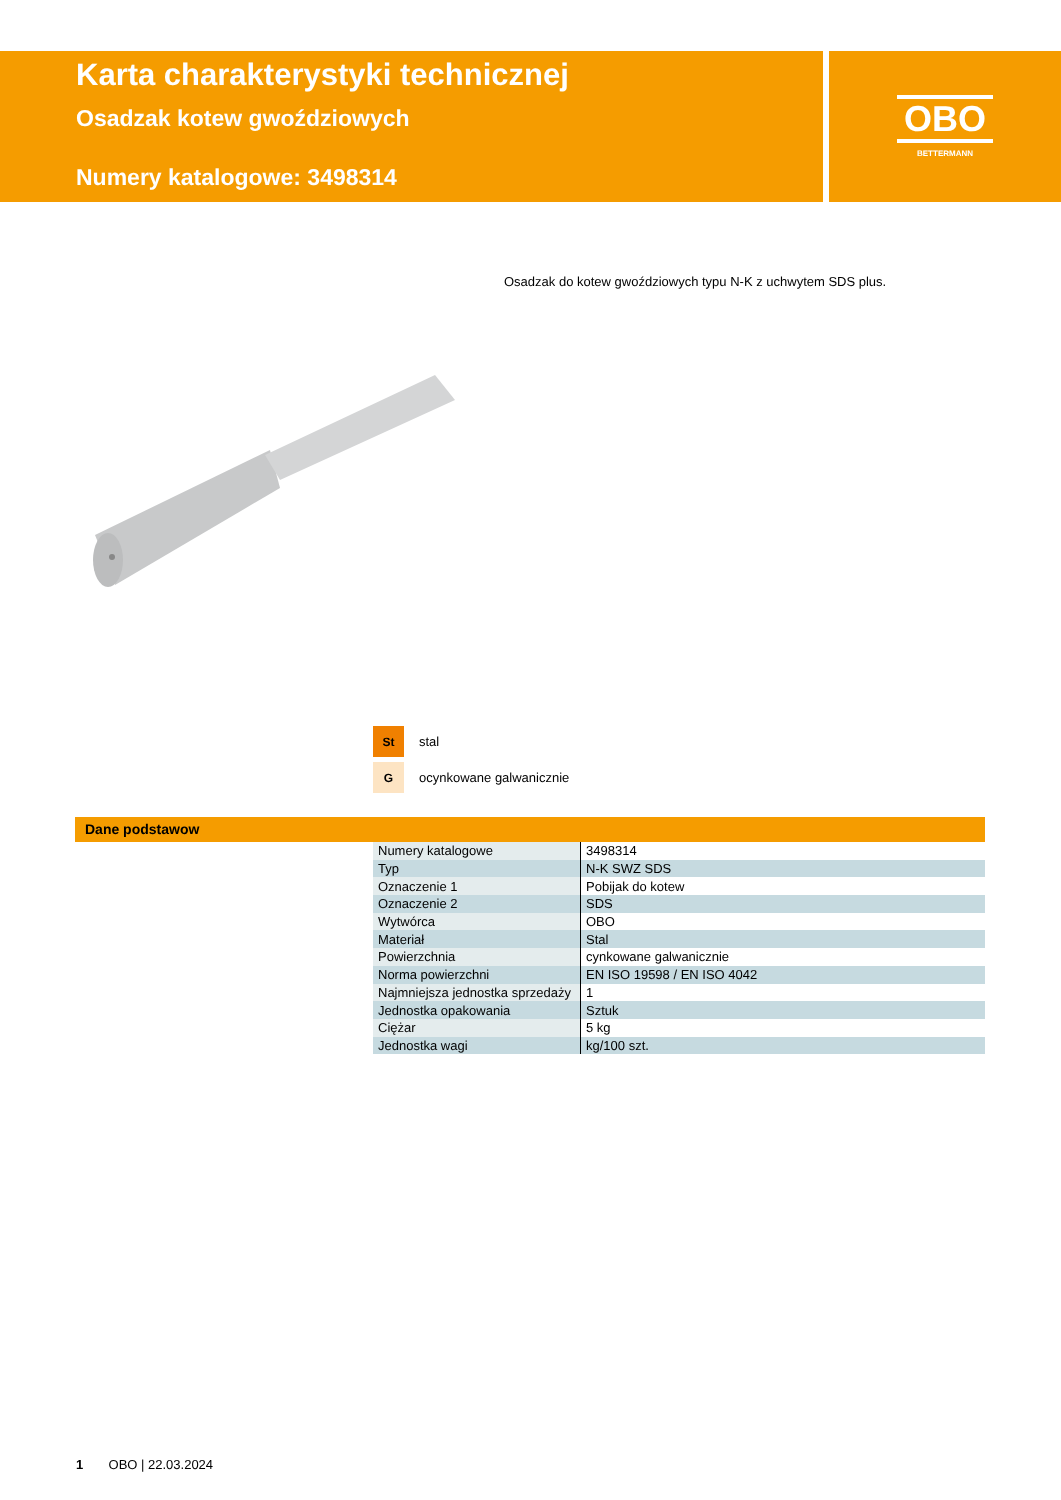Karta charakterystyki technicznej
Osadzak kotew gwoździowych
Numery katalogowe: 3498314
OBO
BETTERMANN
Osadzak do kotew gwoździowych typu N-K z uchwytem SDS plus.
St stal
Gocynkowane galwanicznie
Dane podstawow
| Numery katalogowe | 3498314 |
| Typ | N-K SWZ SDS |
| Oznaczenie 1 | Pobijak do kotew |
| Oznaczenie 2 | SDS |
| Wytwórca | OBO |
| Materiał | Stal |
| Powierzchnia | cynkowane galwanicznie |
| Norma powierzchni | EN ISO 19598 / EN ISO 4042 |
| Najmniejsza jednostka sprzedaży | 1 |
| Jednostka opakowania | Sztuk |
| Ciężar | 5 kg |
| Jednostka wagi | kg/100 szt. |
1 OBO | 22.03.2024